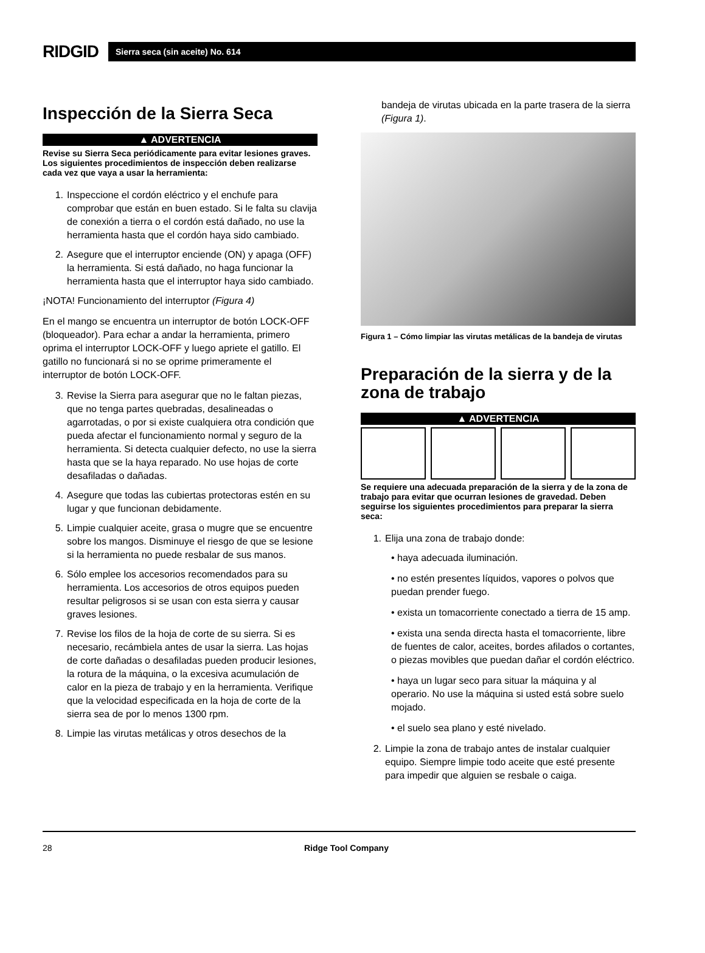RIDGID
Sierra seca (sin aceite) No. 614
Inspección de la Sierra Seca
▲ ADVERTENCIA
Revise su Sierra Seca periódicamente para evitar lesiones graves. Los siguientes procedimientos de inspección deben realizarse cada vez que vaya a usar la herramienta:
1. Inspeccione el cordón eléctrico y el enchufe para comprobar que están en buen estado. Si le falta su clavija de conexión a tierra o el cordón está dañado, no use la herramienta hasta que el cordón haya sido cambiado.
2. Asegure que el interruptor enciende (ON) y apaga (OFF) la herramienta. Si está dañado, no haga funcionar la herramienta hasta que el interruptor haya sido cambiado.
¡NOTA! Funcionamiento del interruptor (Figura 4)
En el mango se encuentra un interruptor de botón LOCK-OFF (bloqueador). Para echar a andar la herramienta, primero oprima el interruptor LOCK-OFF y luego apriete el gatillo. El gatillo no funcionará si no se oprime primeramente el interruptor de botón LOCK-OFF.
3. Revise la Sierra para asegurar que no le faltan piezas, que no tenga partes quebradas, desalineadas o agarrotadas, o por si existe cualquiera otra condición que pueda afectar el funcionamiento normal y seguro de la herramienta. Si detecta cualquier defecto, no use la sierra hasta que se la haya reparado. No use hojas de corte desafiladas o dañadas.
4. Asegure que todas las cubiertas protectoras estén en su lugar y que funcionan debidamente.
5. Limpie cualquier aceite, grasa o mugre que se encuentre sobre los mangos. Disminuye el riesgo de que se lesione si la herramienta no puede resbalar de sus manos.
6. Sólo emplee los accesorios recomendados para su herramienta. Los accesorios de otros equipos pueden resultar peligrosos si se usan con esta sierra y causar graves lesiones.
7. Revise los filos de la hoja de corte de su sierra. Si es necesario, recámbiela antes de usar la sierra. Las hojas de corte dañadas o desafiladas pueden producir lesiones, la rotura de la máquina, o la excesiva acumulación de calor en la pieza de trabajo y en la herramienta. Verifique que la velocidad especificada en la hoja de corte de la sierra sea de por lo menos 1300 rpm.
8. Limpie las virutas metálicas y otros desechos de la
bandeja de virutas ubicada en la parte trasera de la sierra (Figura 1).
Figura 1 – Cómo limpiar las virutas metálicas de la bandeja de virutas
Preparación de la sierra y de la zona de trabajo
▲ ADVERTENCIA
Se requiere una adecuada preparación de la sierra y de la zona de trabajo para evitar que ocurran lesiones de gravedad. Deben seguirse los siguientes procedimientos para preparar la sierra seca:
1. Elija una zona de trabajo donde:
• haya adecuada iluminación.
• no estén presentes líquidos, vapores o polvos que puedan prender fuego.
• exista un tomacorriente conectado a tierra de 15 amp.
• exista una senda directa hasta el tomacorriente, libre de fuentes de calor, aceites, bordes afilados o cortantes, o piezas movibles que puedan dañar el cordón eléctrico.
• haya un lugar seco para situar la máquina y al operario. No use la máquina si usted está sobre suelo mojado.
• el suelo sea plano y esté nivelado.
2. Limpie la zona de trabajo antes de instalar cualquier equipo. Siempre limpie todo aceite que esté presente para impedir que alguien se resbale o caiga.
28 Ridge Tool Company